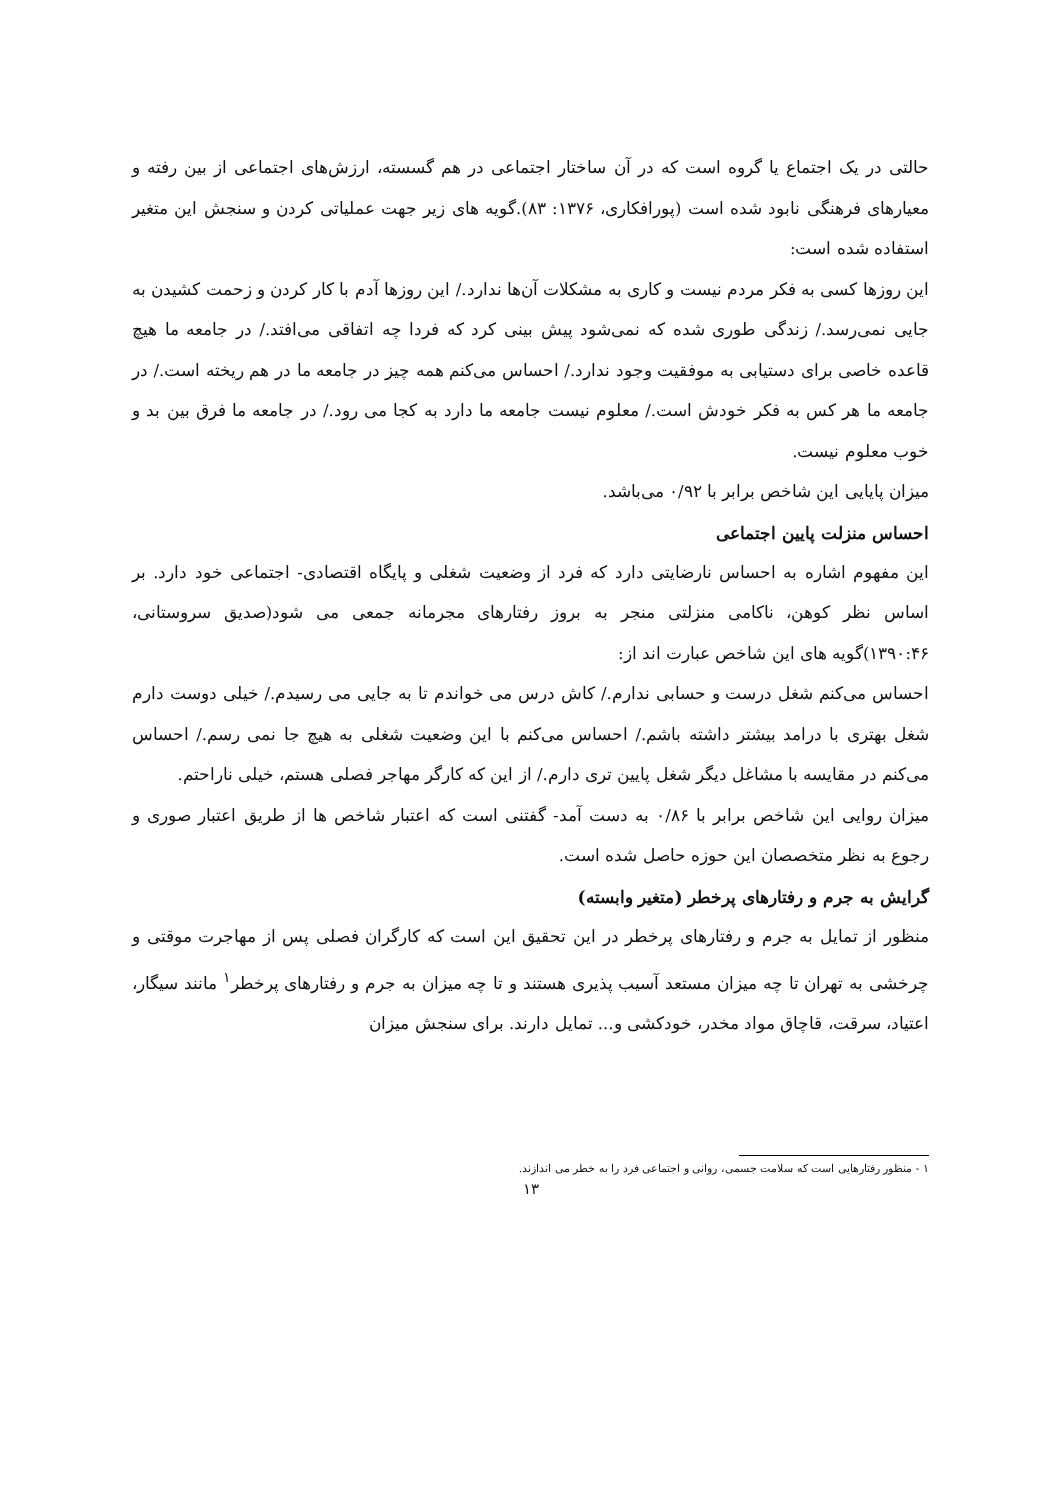حالتی در یک اجتماع یا گروه است که در آن ساختار اجتماعی در هم گسسته، ارزش‌های اجتماعی از بین رفته و معیارهای فرهنگی نابود شده است (پورافکاری، ۱۳۷۶: ۸۳).گویه های زیر جهت عملیاتی کردن و سنجش این متغیر استفاده شده است:
این روزها کسی به فکر مردم نیست و کاری به مشکلات آن‌ها ندارد./ این روزها آدم با کار کردن و زحمت کشیدن به جایی نمی‌رسد./ زندگی طوری شده که نمی‌شود پیش بینی کرد که فردا چه اتفاقی می‌افتد./ در جامعه ما هیچ قاعده خاصی برای دستیابی به موفقیت وجود ندارد./ احساس می‌کنم همه چیز در جامعه ما در هم ریخته است./ در جامعه ما هر کس به فکر خودش است./ معلوم نیست جامعه ما دارد به کجا می رود./ در جامعه ما فرق بین بد و خوب معلوم نیست.
میزان پایایی این شاخص برابر با ۰/۹۲ می‌باشد.
احساس منزلت پایین اجتماعی
این مفهوم اشاره به احساس نارضایتی دارد که فرد از وضعیت شغلی و پایگاه اقتصادی- اجتماعی خود دارد. بر اساس نظر کوهن، ناکامی منزلتی منجر به بروز رفتارهای مجرمانه جمعی می شود(صدیق سروستانی، ۱۳۹۰:۴۶)گویه های این شاخص عبارت اند از:
احساس می‌کنم شغل درست و حسابی ندارم./ کاش درس می خواندم تا به جایی می رسیدم./ خیلی دوست دارم شغل بهتری با درامد بیشتر داشته باشم./ احساس می‌کنم با این وضعیت شغلی به هیچ جا نمی رسم./ احساس می‌کنم در مقایسه با مشاغل دیگر شغل پایین تری دارم./ از این که کارگر مهاجر فصلی هستم، خیلی ناراحتم.
میزان روایی این شاخص برابر با ۰/۸۶ به دست آمد- گفتنی است که اعتبار شاخص ها از طریق اعتبار صوری و رجوع به نظر متخصصان این حوزه حاصل شده است.
گرایش به جرم و رفتارهای پرخطر (متغیر وابسته)
منظور از تمایل به جرم و رفتارهای پرخطر در این تحقیق این است که کارگران فصلی پس از مهاجرت موقتی و چرخشی به تهران تا چه میزان مستعد آسیب پذیری هستند و تا چه میزان به جرم و رفتارهای پرخطر<sup>۱</sup> مانند سیگار، اعتیاد، سرقت، قاچاق مواد مخدر، خودکشی و... تمایل دارند. برای سنجش میزان
۱ - منظور رفتارهایی است که سلامت جسمی، روانی و اجتماعی فرد را به خطر می اندازند.
۱۳